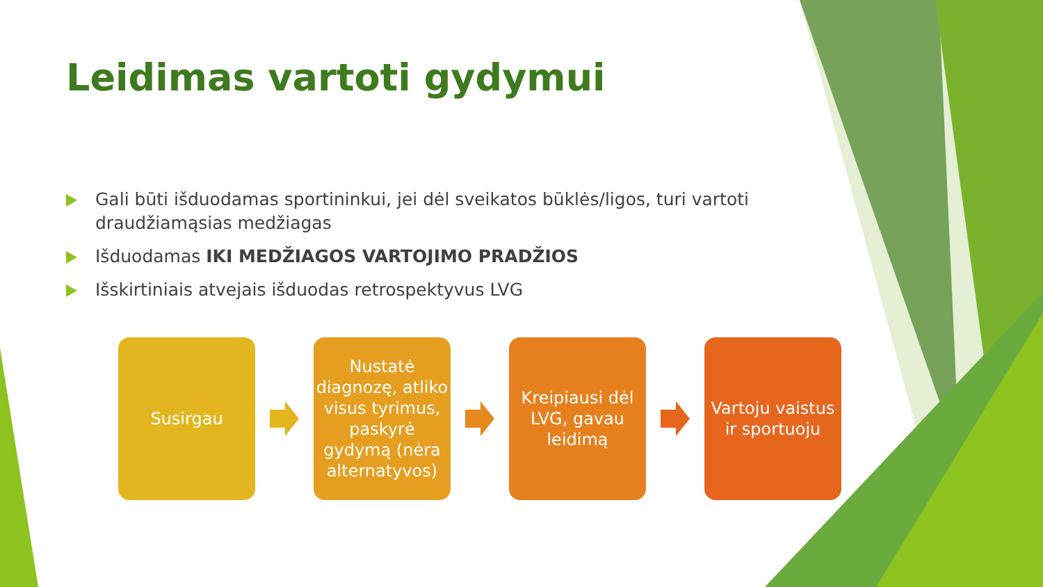Leidimas vartoti gydymui
Gali būti išduodamas sportininkui, jei dėl sveikatos būklės/ligos, turi vartoti draudžiamąsias medžiagas
Išduodamas IKI MEDŽIAGOS VARTOJIMO PRADŽIOS
Išskirtiniais atvejais išduodas retrospektyvus LVG
Susirgau
Nustatė diagnozę, atliko visus tyrimus, paskyrė gydymą (nėra alternatyvos)
Kreipiausi dėl LVG, gavau leidimą
Vartoju vaistus ir sportuoju